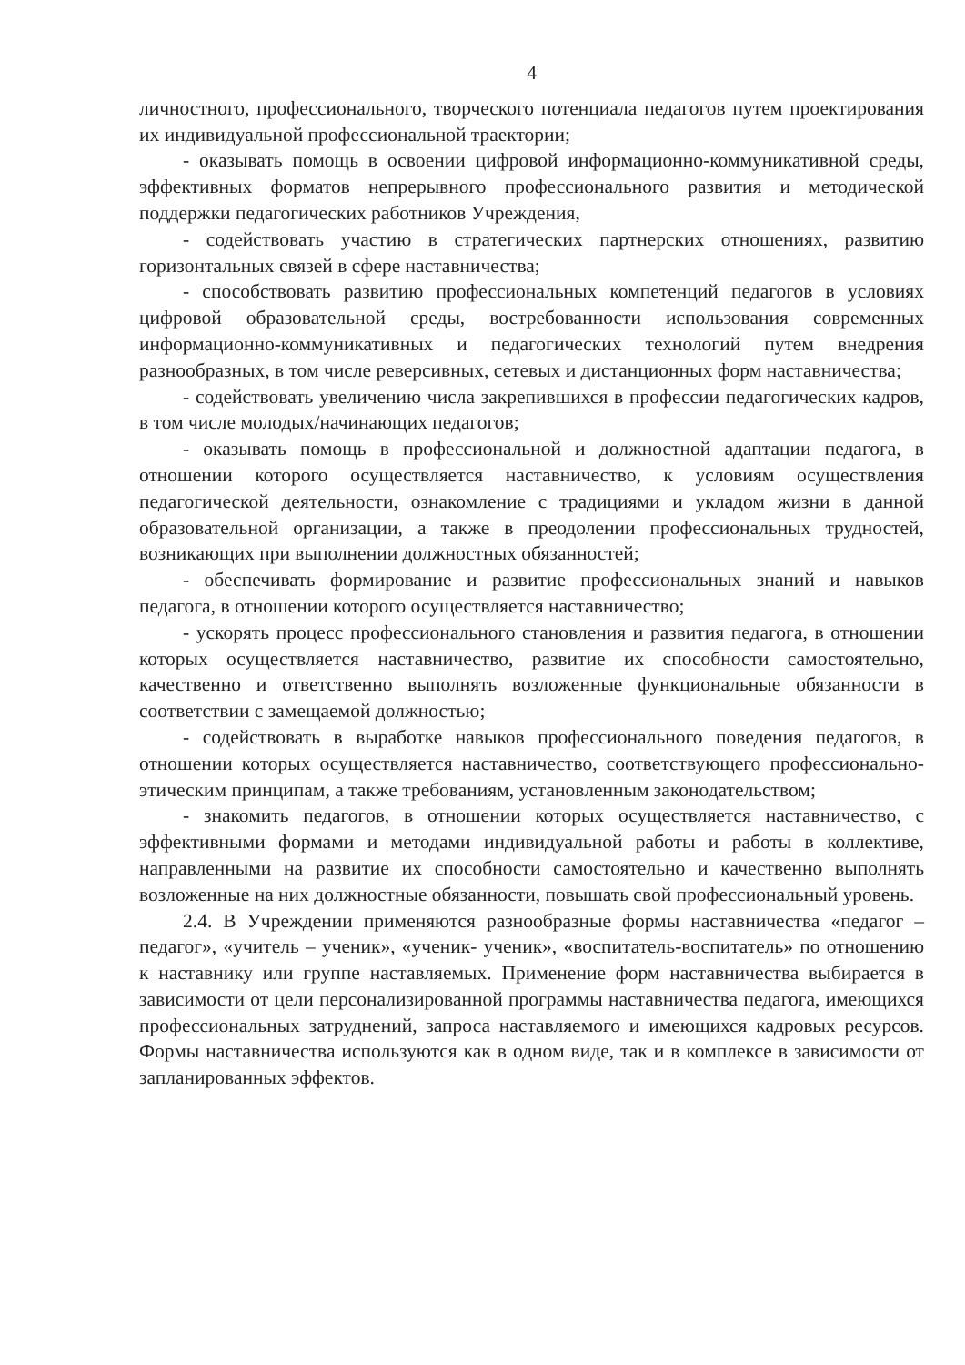4
личностного, профессионального, творческого потенциала педагогов путем проектирования их индивидуальной профессиональной траектории;
- оказывать помощь в освоении цифровой информационно-коммуникативной среды, эффективных форматов непрерывного профессионального развития и методической поддержки педагогических работников Учреждения,
- содействовать участию в стратегических партнерских отношениях, развитию горизонтальных связей в сфере наставничества;
- способствовать развитию профессиональных компетенций педагогов в условиях цифровой образовательной среды, востребованности использования современных информационно-коммуникативных и педагогических технологий путем внедрения разнообразных, в том числе реверсивных, сетевых и дистанционных форм наставничества;
- содействовать увеличению числа закрепившихся в профессии педагогических кадров, в том числе молодых/начинающих педагогов;
- оказывать помощь в профессиональной и должностной адаптации педагога, в отношении которого осуществляется наставничество, к условиям осуществления педагогической деятельности, ознакомление с традициями и укладом жизни в данной образовательной организации, а также в преодолении профессиональных трудностей, возникающих при выполнении должностных обязанностей;
- обеспечивать формирование и развитие профессиональных знаний и навыков педагога, в отношении которого осуществляется наставничество;
- ускорять процесс профессионального становления и развития педагога, в отношении которых осуществляется наставничество, развитие их способности самостоятельно, качественно и ответственно выполнять возложенные функциональные обязанности в соответствии с замещаемой должностью;
- содействовать в выработке навыков профессионального поведения педагогов, в отношении которых осуществляется наставничество, соответствующего профессионально-этическим принципам, а также требованиям, установленным законодательством;
- знакомить педагогов, в отношении которых осуществляется наставничество, с эффективными формами и методами индивидуальной работы и работы в коллективе, направленными на развитие их способности самостоятельно и качественно выполнять возложенные на них должностные обязанности, повышать свой профессиональный уровень.
2.4. В Учреждении применяются разнообразные формы наставничества «педагог – педагог», «учитель – ученик», «ученик- ученик», «воспитатель-воспитатель» по отношению к наставнику или группе наставляемых. Применение форм наставничества выбирается в зависимости от цели персонализированной программы наставничества педагога, имеющихся профессиональных затруднений, запроса наставляемого и имеющихся кадровых ресурсов. Формы наставничества используются как в одном виде, так и в комплексе в зависимости от запланированных эффектов.